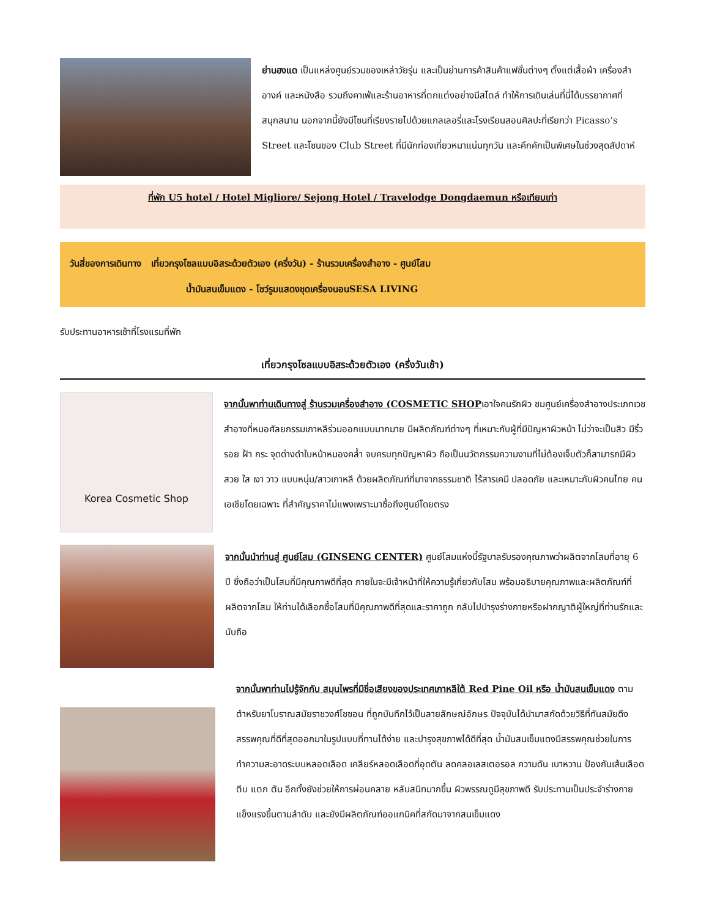ย่านฮงแด เป็นแหล่งศูนย์รวมของเหล่าวัยรุ่น และเป็นย่านการค้าสินค้าแฟชั่นต่างๆ ตั้งแต่เสื้อผ้า เครื่องสำอางค์ และหนังสือ รวมถึงคาเฟ่และร้านอาหารที่ตกแต่งอย่างมีสไตล์ ทำให้การเดินเล่นที่นี่ได้บรรยากาศที่สนุกสนาน นอกจากนี้ยังมีโซนที่เรียงรายไปด้วยแกลเลอรี่และโรงเรียนสอนศิลปะที่เรียกว่า Picasso’s Street และโซนของ Club Street ที่มีนักท่องเที่ยวหนาแน่นทุกวัน และคึกคักเป็นพิเศษในช่วงสุดสัปดาห์
ที่พัก U5 hotel / Hotel Migliore/ Sejong Hotel / Travelodge Dongdaemun หรือเทียบเท่า
วันสี่ของการเดินทาง เที่ยวกรุงโซลแบบอิสระด้วยตัวเอง (ครึ่งวัน) - ร้านรวมเครื่องสำอาง - ศูนย์โสม
น้ำมันสนเข็มแดง - โชว์รูมแสดงชุดเครื่องนอนSESA LIVING
รับประทานอาหารเช้าที่โรงแรมที่พัก
เที่ยวกรุงโซลแบบอิสระด้วยตัวเอง (ครึ่งวันเช้า)
Korea Cosmetic Shop
จากนั้นพาท่านเดินทางสู่ ร้านรวมเครื่องสำอาง (COSMETIC SHOPเอาใจคนรักผิว ชมศูนย์เครื่องสำอางประเภทเวชสำอางที่หมอศัลยกรรมเกาหลีร่วมออกแบบมากมาย มีผลิตภัณฑ์ต่างๆ ที่เหมาะกับผู้ที่มีปัญหาผิวหน้า ไม่ว่าจะเป็นสิว มีริ้วรอย ฝ้า กระ จุดด่างดำใบหน้าหมองคล้ำ จบครบทุกปัญหาผิว ถือเป็นนวัตกรรมความงามที่ไม่ต้องเจ็บตัวก็สามารถมีผิวสวย ใส เงา วาว แบบหนุ่ม/สาวเกาหลี ด้วยผลิตภัณฑ์ที่มาจากธรรมชาติ ไร้สารเคมี ปลอดภัย และเหมาะกับผิวคนไทย คนเอเชียโดยเฉพาะ ที่สำคัญราคาไม่แพงเพราะมาซื้อถึงศูนย์โดยตรง
จากนั้นนำท่านสู่ ศูนย์โสม (GINSENG CENTER) ศูนย์โสมแห่งนี้รัฐบาลรับรองคุณภาพว่าผลิตจากโสมที่อายุ 6 ปี ซึ่งถือว่าเป็นโสมที่มีคุณภาพดีที่สุด ภายในจะมีเจ้าหน้าที่ให้ความรู้เกี่ยวกับโสม พร้อมอธิบายคุณภาพและผลิตภัณฑ์ที่ผลิตจากโสม ให้ท่านได้เลือกซื้อโสมที่มีคุณภาพดีที่สุดและราคาถูก กลับไปบำรุงร่างกายหรือฝากญาติผู้ใหญ่ที่ท่านรักและนับถือ
จากนั้นพาท่านไปรู้จักกับ สมุนไพรที่มีชื่อเสียงของประเทศเกาหลีใต้ Red Pine Oil หรือ น้ำมันสนเข็มแดง ตามตำหรับยาโบราณสมัยราชวงศ์โชซอน ที่ถูกบันทึกไว้เป็นลายลักษณ์อักษร ปัจจุบันได้นำมาสกัดด้วยวิธีที่ทันสมัยดึงสรรพคุณที่ดีที่สุดออกมาในรูปแบบที่ทานได้ง่าย และบำรุงสุขภาพได้ดีที่สุด น้ำมันสนเข็มแดงมีสรรพคุณช่วยในการทำความสะอาดระบบหลอดเลือด เคลียร์หลอดเลือดที่อุดตัน ลดคลอเลสเตอรอล ความดัน เบาหวาน ป้องกันเส้นเลือด ตีบ แตก ตัน อีกทั้งยังช่วยให้การผ่อนคลาย หลับสนิทมากขึ้น ผิวพรรณดูมีสุขภาพดี รับประทานเป็นประจำร่างกายแข็งแรงขึ้นตามลำดับ และยังมีผลิตภัณฑ์ออแกนิคที่สกัดมาจากสนเข็มแดง